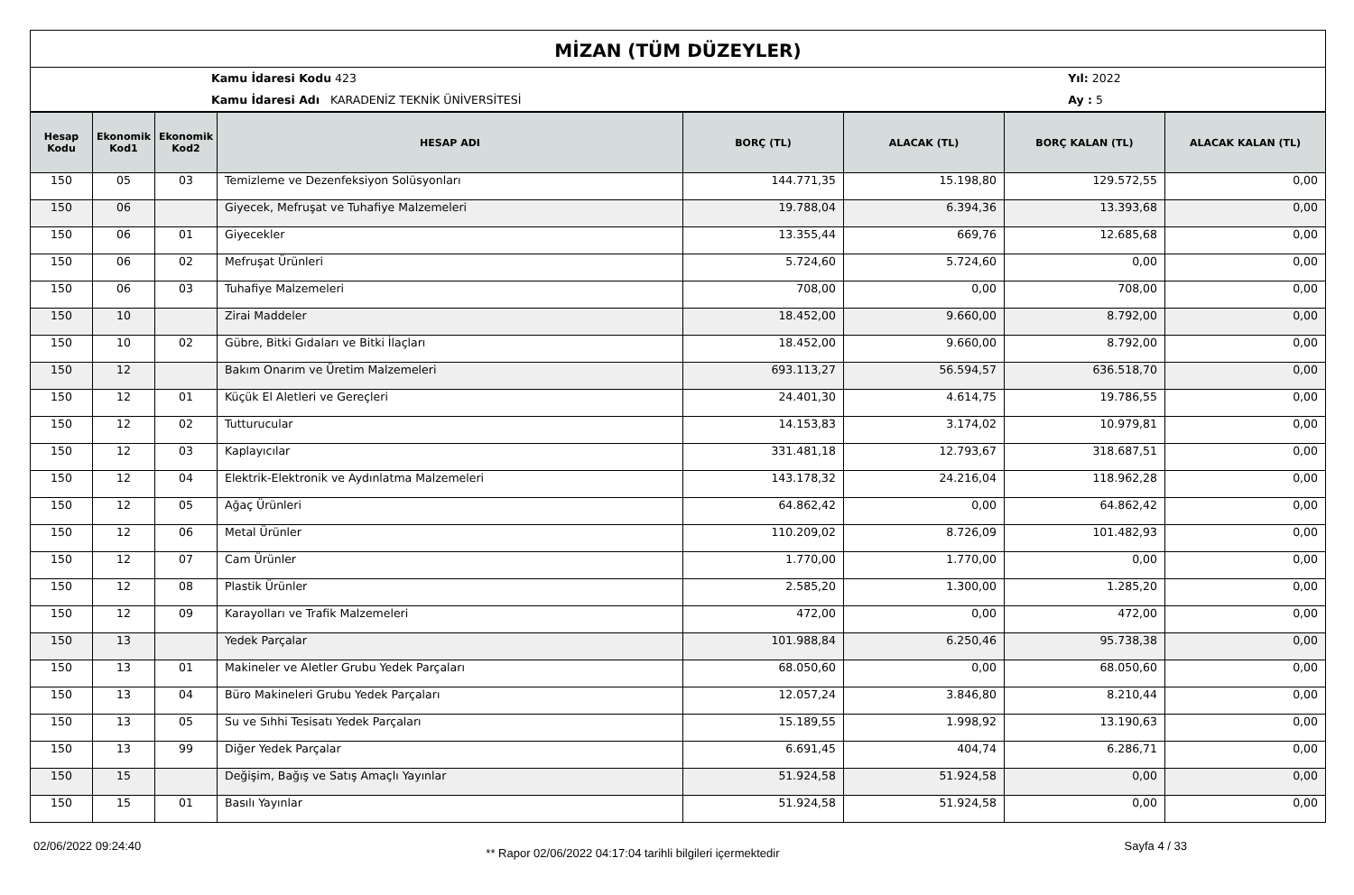MİZAN (TÜM DÜZEYLER)
Kamu İdaresi Kodu 423
Kamu İdaresi Adı KARADENİZ TEKNİK ÜNİVERSİTESİ
Yıl: 2022
Ay : 5
| Hesap Kodu | Ekonomik Kod1 | Ekonomik Kod2 | HESAP ADI | BORÇ (TL) | ALACAK (TL) | BORÇ KALAN (TL) | ALACAK KALAN (TL) |
| --- | --- | --- | --- | --- | --- | --- | --- |
| 150 | 05 | 03 | Temizleme ve Dezenfeksiyon Solüsyonları | 144.771,35 | 15.198,80 | 129.572,55 | 0,00 |
| 150 | 06 | | Giyecek, Mefruşat ve Tuhafiye Malzemeleri | 19.788,04 | 6.394,36 | 13.393,68 | 0,00 |
| 150 | 06 | 01 | Giyecekler | 13.355,44 | 669,76 | 12.685,68 | 0,00 |
| 150 | 06 | 02 | Mefruşat Ürünleri | 5.724,60 | 5.724,60 | 0,00 | 0,00 |
| 150 | 06 | 03 | Tuhafiye Malzemeleri | 708,00 | 0,00 | 708,00 | 0,00 |
| 150 | 10 | | Zirai Maddeler | 18.452,00 | 9.660,00 | 8.792,00 | 0,00 |
| 150 | 10 | 02 | Gübre, Bitki Gıdaları ve Bitki İlaçları | 18.452,00 | 9.660,00 | 8.792,00 | 0,00 |
| 150 | 12 | | Bakım Onarım ve Üretim Malzemeleri | 693.113,27 | 56.594,57 | 636.518,70 | 0,00 |
| 150 | 12 | 01 | Küçük El Aletleri ve Gereçleri | 24.401,30 | 4.614,75 | 19.786,55 | 0,00 |
| 150 | 12 | 02 | Tutturucular | 14.153,83 | 3.174,02 | 10.979,81 | 0,00 |
| 150 | 12 | 03 | Kaplayıcılar | 331.481,18 | 12.793,67 | 318.687,51 | 0,00 |
| 150 | 12 | 04 | Elektrik-Elektronik ve Aydınlatma Malzemeleri | 143.178,32 | 24.216,04 | 118.962,28 | 0,00 |
| 150 | 12 | 05 | Ağaç Ürünleri | 64.862,42 | 0,00 | 64.862,42 | 0,00 |
| 150 | 12 | 06 | Metal Ürünler | 110.209,02 | 8.726,09 | 101.482,93 | 0,00 |
| 150 | 12 | 07 | Cam Ürünler | 1.770,00 | 1.770,00 | 0,00 | 0,00 |
| 150 | 12 | 08 | Plastik Ürünler | 2.585,20 | 1.300,00 | 1.285,20 | 0,00 |
| 150 | 12 | 09 | Karayolları ve Trafik Malzemeleri | 472,00 | 0,00 | 472,00 | 0,00 |
| 150 | 13 | | Yedek Parçalar | 101.988,84 | 6.250,46 | 95.738,38 | 0,00 |
| 150 | 13 | 01 | Makineler ve Aletler Grubu Yedek Parçaları | 68.050,60 | 0,00 | 68.050,60 | 0,00 |
| 150 | 13 | 04 | Büro Makineleri Grubu Yedek Parçaları | 12.057,24 | 3.846,80 | 8.210,44 | 0,00 |
| 150 | 13 | 05 | Su ve Sıhhi Tesisatı Yedek Parçaları | 15.189,55 | 1.998,92 | 13.190,63 | 0,00 |
| 150 | 13 | 99 | Diğer Yedek Parçalar | 6.691,45 | 404,74 | 6.286,71 | 0,00 |
| 150 | 15 | | Değişim, Bağış ve Satış Amaçlı Yayınlar | 51.924,58 | 51.924,58 | 0,00 | 0,00 |
| 150 | 15 | 01 | Basılı Yayınlar | 51.924,58 | 51.924,58 | 0,00 | 0,00 |
02/06/2022 09:24:40 ** Rapor 02/06/2022 04:17:04 tarihli bilgileri içermektedir Sayfa 4 / 33